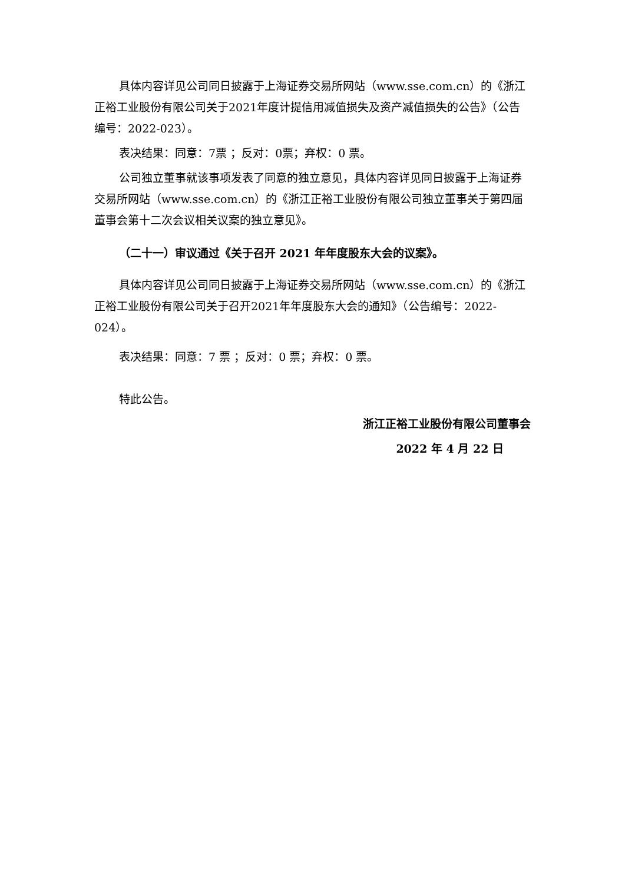具体内容详见公司同日披露于上海证券交易所网站（www.sse.com.cn）的《浙江正裕工业股份有限公司关于2021年度计提信用减值损失及资产减值损失的公告》（公告编号：2022-023）。
表决结果：同意：7票 ；反对：0票；弃权：0 票。
公司独立董事就该事项发表了同意的独立意见，具体内容详见同日披露于上海证券交易所网站（www.sse.com.cn）的《浙江正裕工业股份有限公司独立董事关于第四届董事会第十二次会议相关议案的独立意见》。
（二十一）审议通过《关于召开 2021 年年度股东大会的议案》。
具体内容详见公司同日披露于上海证券交易所网站（www.sse.com.cn）的《浙江正裕工业股份有限公司关于召开2021年年度股东大会的通知》（公告编号：2022-024）。
表决结果：同意：7 票 ；反对：0 票；弃权：0 票。
特此公告。
浙江正裕工业股份有限公司董事会
2022 年 4 月 22 日